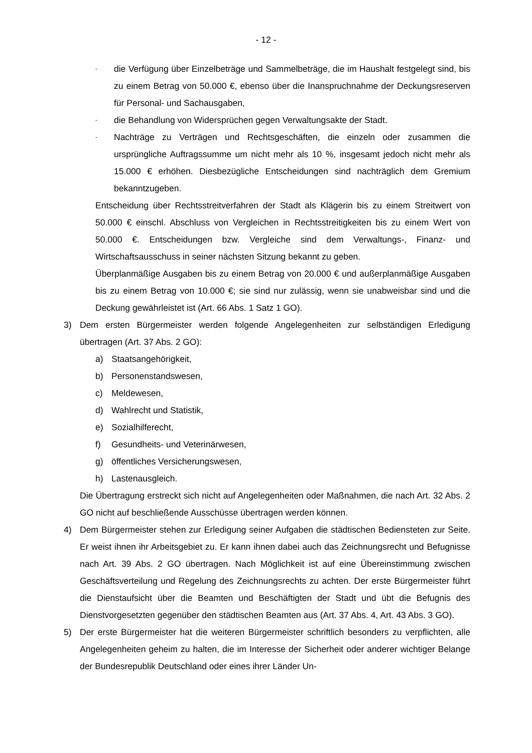- 12 -
- die Verfügung über Einzelbeträge und Sammelbeträge, die im Haushalt festgelegt sind, bis zu einem Betrag von 50.000 €, ebenso über die Inanspruchnahme der Deckungsreserven für Personal- und Sachausgaben,
- die Behandlung von Widersprüchen gegen Verwaltungsakte der Stadt.
- Nachträge zu Verträgen und Rechtsgeschäften, die einzeln oder zusammen die ursprüngliche Auftragssumme um nicht mehr als 10 %, insgesamt jedoch nicht mehr als 15.000 € erhöhen. Diesbezügliche Entscheidungen sind nachträglich dem Gremium bekanntzugeben.
Entscheidung über Rechtsstreitverfahren der Stadt als Klägerin bis zu einem Streitwert von 50.000 € einschl. Abschluss von Vergleichen in Rechtsstreitigkeiten bis zu einem Wert von 50.000 €. Entscheidungen bzw. Vergleiche sind dem Verwaltungs-, Finanz- und Wirtschaftsausschuss in seiner nächsten Sitzung bekannt zu geben.
Überplanmäßige Ausgaben bis zu einem Betrag von 20.000 € und außerplanmäßige Ausgaben bis zu einem Betrag von 10.000 €; sie sind nur zulässig, wenn sie unabweisbar sind und die Deckung gewährleistet ist (Art. 66 Abs. 1 Satz 1 GO).
3) Dem ersten Bürgermeister werden folgende Angelegenheiten zur selbständigen Erledigung übertragen (Art. 37 Abs. 2 GO):
a) Staatsangehörigkeit,
b) Personenstandswesen,
c) Meldewesen,
d) Wahlrecht und Statistik,
e) Sozialhilferecht,
f) Gesundheits- und Veterinärwesen,
g) öffentliches Versicherungswesen,
h) Lastenausgleich.
Die Übertragung erstreckt sich nicht auf Angelegenheiten oder Maßnahmen, die nach Art. 32 Abs. 2 GO nicht auf beschließende Ausschüsse übertragen werden können.
4) Dem Bürgermeister stehen zur Erledigung seiner Aufgaben die städtischen Bediensteten zur Seite. Er weist ihnen ihr Arbeitsgebiet zu. Er kann ihnen dabei auch das Zeichnungsrecht und Befugnisse nach Art. 39 Abs. 2 GO übertragen. Nach Möglichkeit ist auf eine Übereinstimmung zwischen Geschäftsverteilung und Regelung des Zeichnungsrechts zu achten. Der erste Bürgermeister führt die Dienstaufsicht über die Beamten und Beschäftigten der Stadt und übt die Befugnis des Dienstvorgesetzten gegenüber den städtischen Beamten aus (Art. 37 Abs. 4, Art. 43 Abs. 3 GO).
5) Der erste Bürgermeister hat die weiteren Bürgermeister schriftlich besonders zu verpflichten, alle Angelegenheiten geheim zu halten, die im Interesse der Sicherheit oder anderer wichtiger Belange der Bundesrepublik Deutschland oder eines ihrer Länder Un-